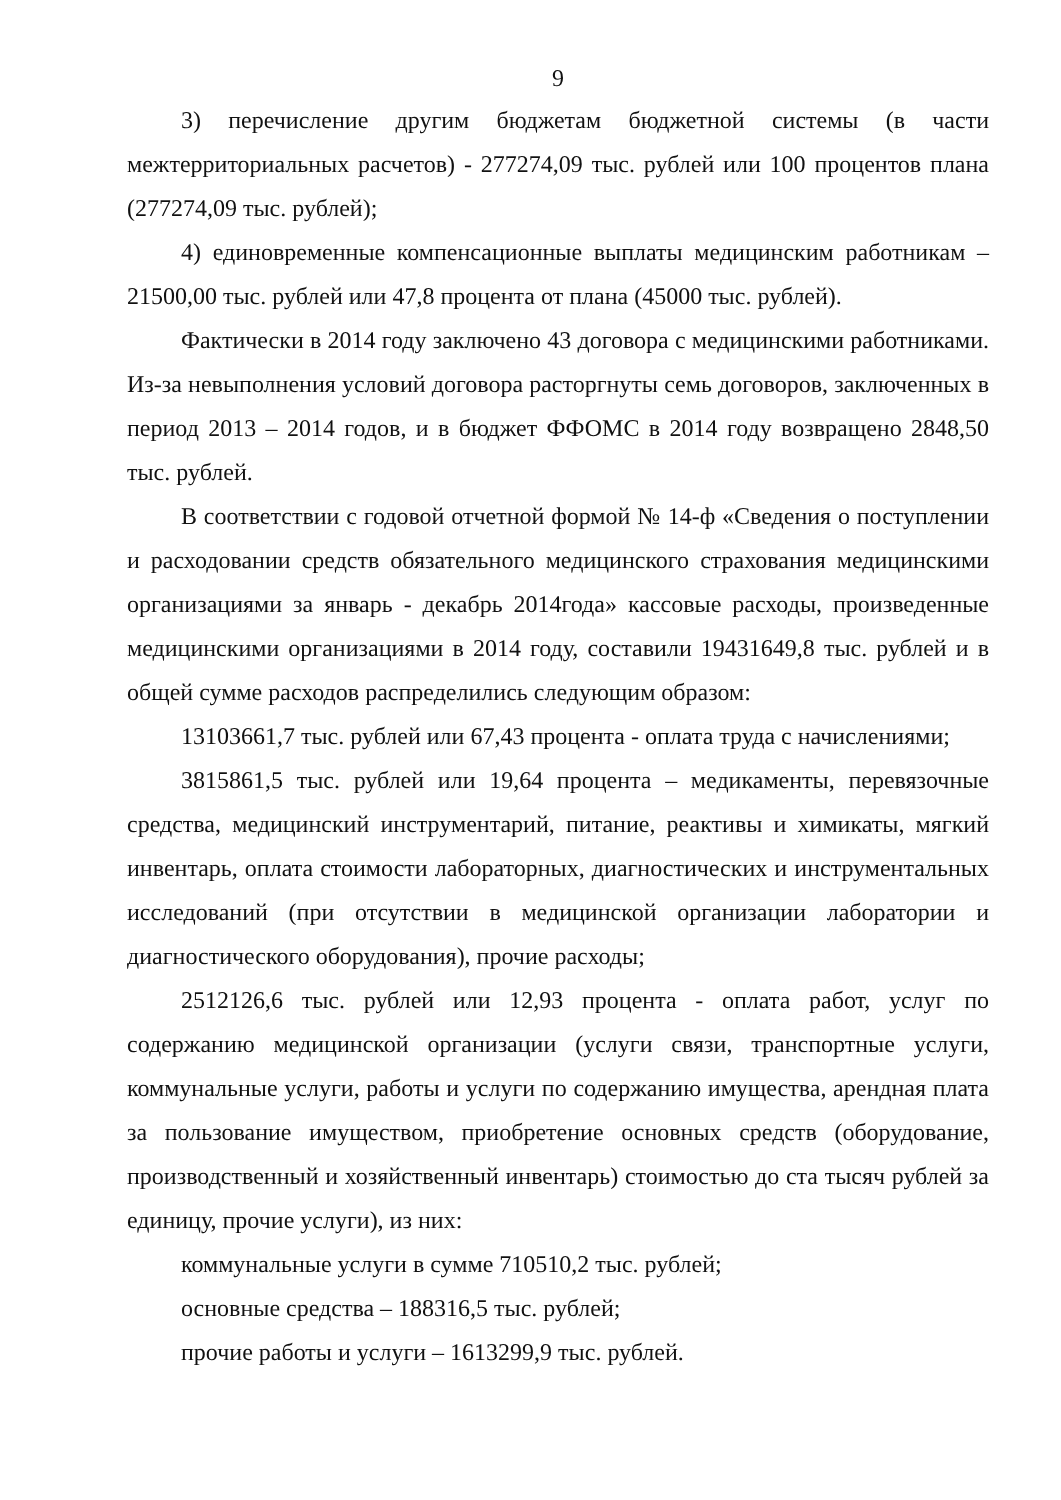9
3) перечисление другим бюджетам бюджетной системы (в части межтерриториальных расчетов) - 277274,09 тыс. рублей или 100 процентов плана (277274,09 тыс. рублей);
4) единовременные компенсационные выплаты медицинским работникам – 21500,00 тыс. рублей или 47,8 процента от плана (45000 тыс. рублей).
Фактически в 2014 году заключено 43 договора с медицинскими работниками. Из-за невыполнения условий договора расторгнуты семь договоров, заключенных в период 2013 – 2014 годов, и в бюджет ФФОМС в 2014 году возвращено 2848,50 тыс. рублей.
В соответствии с годовой отчетной формой № 14-ф «Сведения о поступлении и расходовании средств обязательного медицинского страхования медицинскими организациями за январь - декабрь 2014года» кассовые расходы, произведенные медицинскими организациями в 2014 году, составили 19431649,8 тыс. рублей и в общей сумме расходов распределились следующим образом:
13103661,7 тыс. рублей или 67,43 процента - оплата труда с начислениями;
3815861,5 тыс. рублей или 19,64 процента – медикаменты, перевязочные средства, медицинский инструментарий, питание, реактивы и химикаты, мягкий инвентарь, оплата стоимости лабораторных, диагностических и инструментальных исследований (при отсутствии в медицинской организации лаборатории и диагностического оборудования), прочие расходы;
2512126,6 тыс. рублей или 12,93 процента - оплата работ, услуг по содержанию медицинской организации (услуги связи, транспортные услуги, коммунальные услуги, работы и услуги по содержанию имущества, арендная плата за пользование имуществом, приобретение основных средств (оборудование, производственный и хозяйственный инвентарь) стоимостью до ста тысяч рублей за единицу, прочие услуги), из них:
коммунальные услуги в сумме 710510,2 тыс. рублей;
основные средства – 188316,5 тыс. рублей;
прочие работы и услуги – 1613299,9 тыс. рублей.